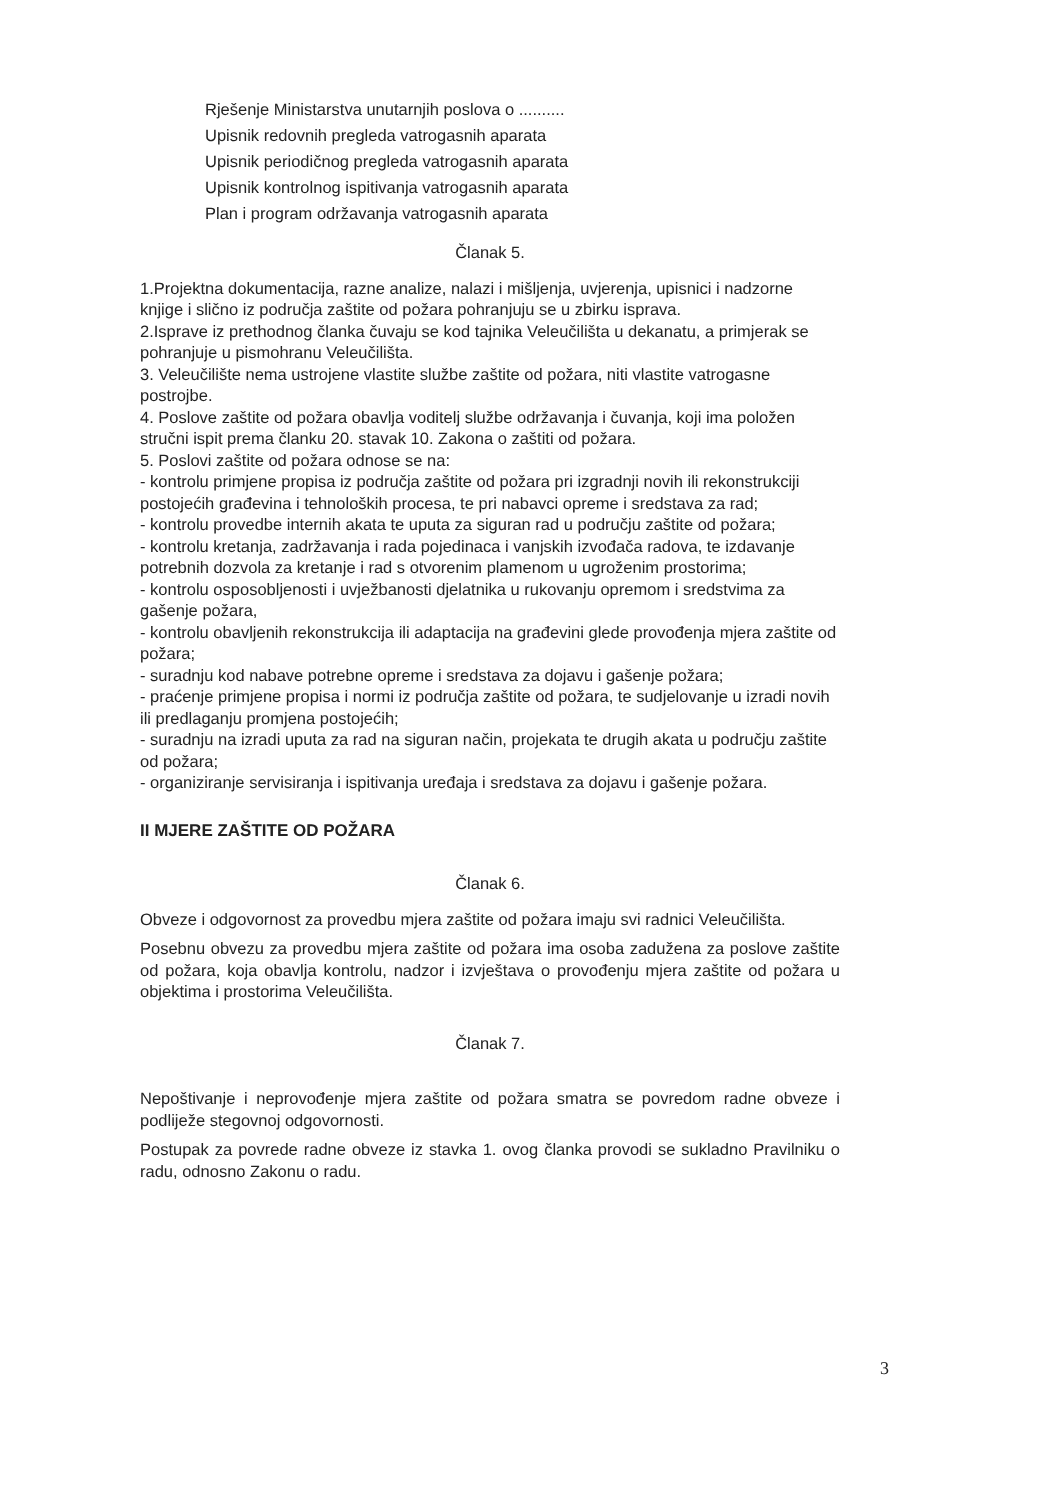Rješenje Ministarstva unutarnjih poslova o ..........
Upisnik redovnih pregleda vatrogasnih aparata
Upisnik periodičnog pregleda vatrogasnih aparata
Upisnik kontrolnog ispitivanja vatrogasnih aparata
Plan i program održavanja vatrogasnih aparata
Članak 5.
1.Projektna dokumentacija, razne analize, nalazi i mišljenja, uvjerenja, upisnici i nadzorne knjige i slično iz područja zaštite od požara pohranjuju se u zbirku isprava.
2.Isprave iz prethodnog članka čuvaju se kod tajnika Veleučilišta u dekanatu, a primjerak se pohranjuje u pismohranu Veleučilišta.
3. Veleučilište nema ustrojene vlastite službe zaštite od požara, niti vlastite vatrogasne postrojbe.
4. Poslove zaštite od požara obavlja voditelj službe održavanja i čuvanja, koji ima položen stručni ispit prema članku 20. stavak 10. Zakona o zaštiti od požara.
5. Poslovi zaštite od požara odnose se na:
- kontrolu primjene propisa iz područja zaštite od požara pri izgradnji novih ili rekonstrukciji postojećih građevina i tehnoloških procesa, te pri nabavci opreme i sredstava za rad;
- kontrolu provedbe internih akata te uputa za siguran rad u području zaštite od požara;
- kontrolu kretanja, zadržavanja i rada pojedinaca i vanjskih izvođača radova, te izdavanje potrebnih dozvola za kretanje i rad s otvorenim plamenom u ugroženim prostorima;
- kontrolu osposobljenosti i uvježbanosti djelatnika u rukovanju opremom i sredstvima za gašenje požara,
- kontrolu obavljenih rekonstrukcija ili adaptacija na građevini glede provođenja mjera zaštite od požara;
- suradnju kod nabave potrebne opreme i sredstava za dojavu i gašenje požara;
- praćenje primjene propisa i normi iz područja zaštite od požara, te sudjelovanje u izradi novih ili predlaganju promjena postojećih;
- suradnju na izradi uputa za rad na siguran način, projekata te drugih akata u području zaštite od požara;
- organiziranje servisiranja i ispitivanja uređaja i sredstava za dojavu i gašenje požara.
II MJERE ZAŠTITE OD POŽARA
Članak 6.
Obveze i odgovornost za provedbu mjera zaštite od požara imaju svi radnici Veleučilišta.
Posebnu obvezu za provedbu mjera zaštite od požara ima osoba zadužena za poslove zaštite od požara, koja obavlja kontrolu, nadzor i izvještava o provođenju mjera zaštite od požara u objektima i prostorima Veleučilišta.
Članak 7.
Nepoštivanje i neprovođenje mjera zaštite od požara smatra se povredom radne obveze i podliježe stegovnoj odgovornosti.
Postupak za povrede radne obveze iz stavka 1. ovog članka provodi se sukladno Pravilniku o radu, odnosno Zakonu o radu.
3